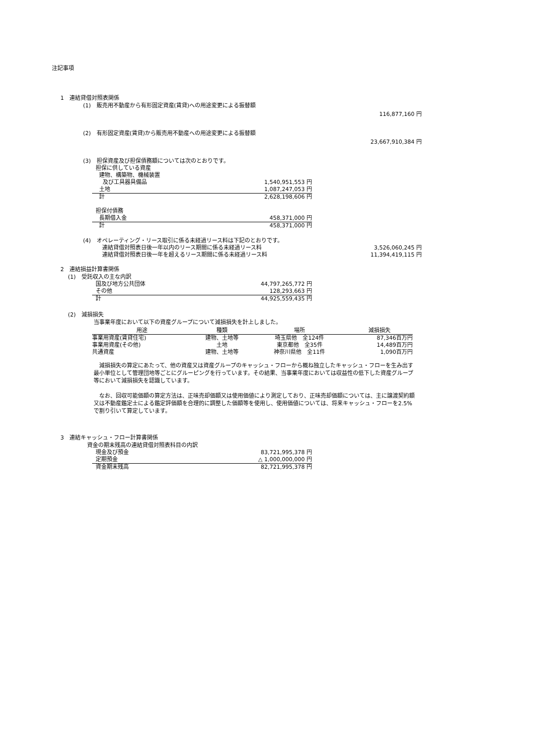注記事項
1　連結貸借対照表関係
(1)　販売用不動産から有形固定資産(賃貸)への用途変更による振替額
116,877,160 円
(2)　有形固定資産(賃貸)から販売用不動産への用途変更による振替額
23,667,910,384 円
(3)　担保資産及び担保債務額については次のとおりです。
| 担保に供している資産 | |
| 建物、構築物、機械装置 | |
| 及び工具器具備品 | 1,540,951,553 円 |
| 土地 | 1,087,247,053 円 |
| 計 | 2,628,198,606 円 |
| 担保付債務 | |
| 長期借入金 | 458,371,000 円 |
| 計 | 458,371,000 円 |
(4)　オペレーティング・リース取引に係る未経過リース料は下記のとおりです。
| 連結貸借対照表日後一年以内のリース期間に係る未経過リース料 | 3,526,060,245 円 |
| 連結貸借対照表日後一年を超えるリース期間に係る未経過リース料 | 11,394,419,115 円 |
2　連結損益計算書関係
(1)　受託収入の主な内訳
| 国及び地方公共団体 | 44,797,265,772 円 |
| その他 | 128,293,663 円 |
| 計 | 44,925,559,435 円 |
(2)　減損損失
当事業年度において以下の資産グループについて減損損失を計上しました。
| 用途 | 種類 | 場所 | 減損損失 |
| --- | --- | --- | --- |
| 事業用資産(賃貸住宅) | 建物、土地等 | 埼玉県他 全124件 | 87,346百万円 |
| 事業用資産(その他) | 土地 | 東京都他 全35件 | 14,489百万円 |
| 共通資産 | 建物、土地等 | 神奈川県他 全11件 | 1,090百万円 |
　減損損失の算定にあたって、他の資産又は資産グループのキャッシュ・フローから概ね独立したキャッシュ・フローを生み出す最小単位として管理団地等ごとにグルーピングを行っています。その結果、当事業年度においては収益性の低下した資産グループ等において減損損失を認識しています。
　なお、回収可能価額の算定方法は、正味売却価額又は使用価値により測定しており、正味売却価額については、主に譲渡契約額又は不動産鑑定士による鑑定評価額を合理的に調整した価額等を使用し、使用価値については、将来キャッシュ・フローを2.5%で割り引いて算定しています。
3　連結キャッシュ・フロー計算書関係
資金の期末残高の連結貸借対照表科目の内訳
| 現金及び預金 | 83,721,995,378 円 |
| 定期預金 | △ 1,000,000,000 円 |
| 資金期末残高 | 82,721,995,378 円 |